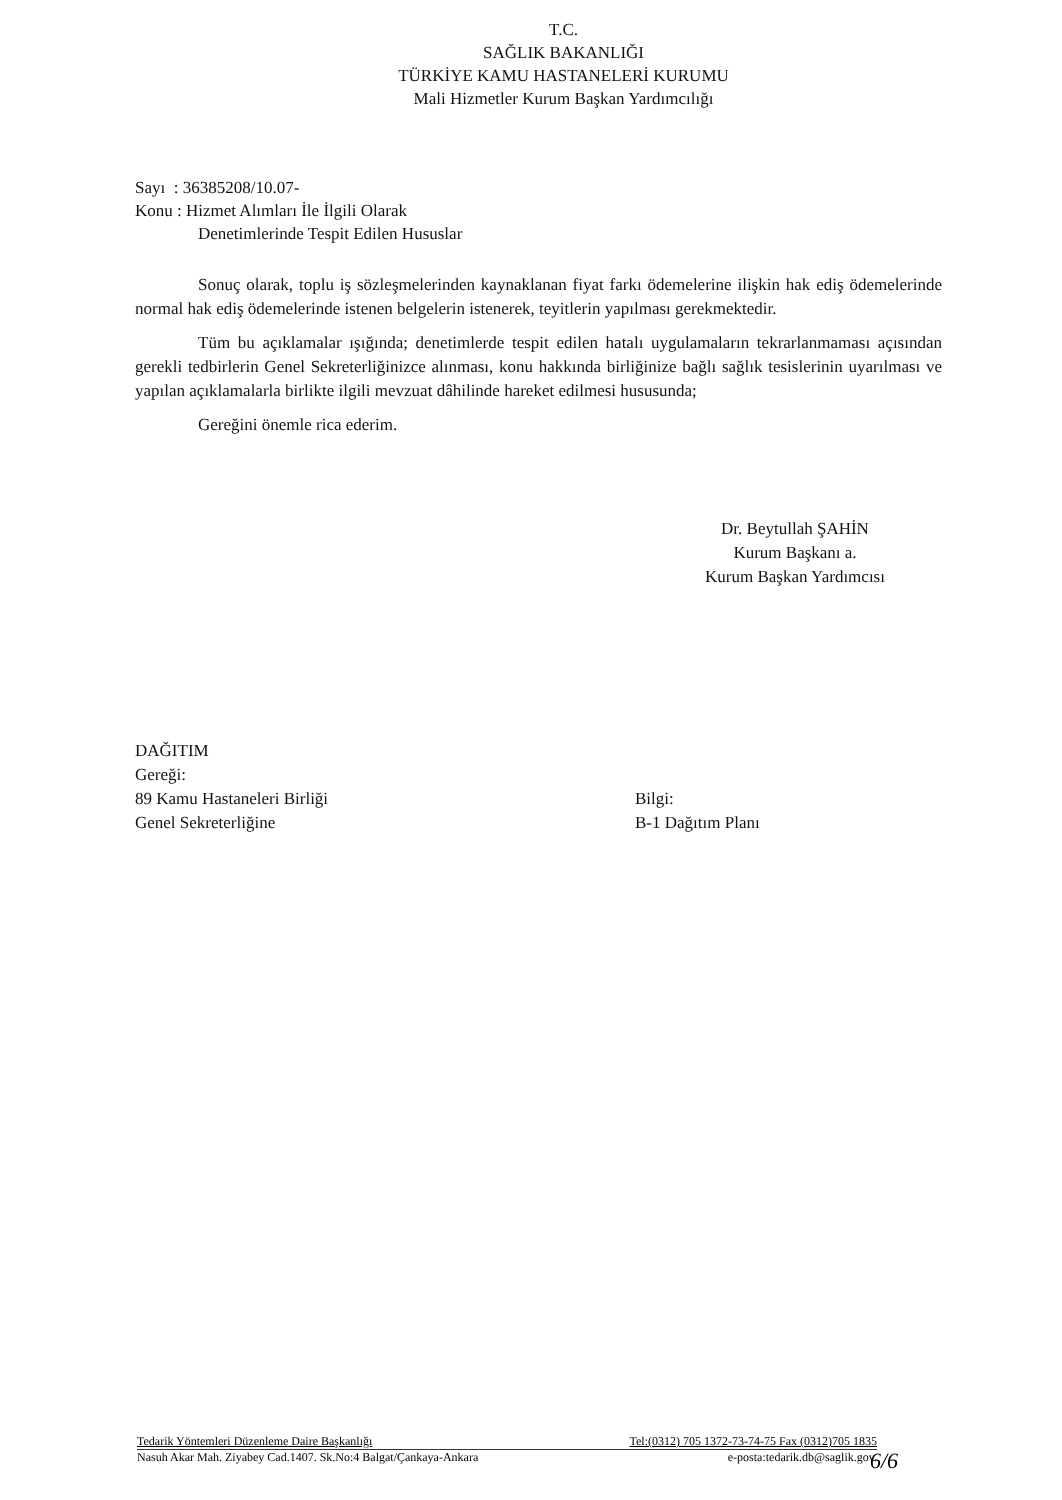T.C.
SAĞLIK BAKANLIĞI
TÜRKİYE KAMU HASTANELERİ KURUMU
Mali Hizmetler Kurum Başkan Yardımcılığı
Sayı : 36385208/10.07-
Konu : Hizmet Alımları İle İlgili Olarak
Denetimlerinde Tespit Edilen Hususlar
Sonuç olarak, toplu iş sözleşmelerinden kaynaklanan fiyat farkı ödemelerine ilişkin hak ediş ödemelerinde normal hak ediş ödemelerinde istenen belgelerin istenerek, teyitlerin yapılması gerekmektedir.
Tüm bu açıklamalar ışığında; denetimlerde tespit edilen hatalı uygulamaların tekrarlanmaması açısından gerekli tedbirlerin Genel Sekreterliğinizce alınması, konu hakkında birliğinize bağlı sağlık tesislerinin uyarılması ve yapılan açıklamalarla birlikte ilgili mevzuat dâhilinde hareket edilmesi hususunda;
Gereğini önemle rica ederim.
Dr. Beytullah ŞAHİN
Kurum Başkanı a.
Kurum Başkan Yardımcısı
DAĞITIM
Gereği:
89 Kamu Hastaneleri Birliği
Genel Sekreterliğine
Bilgi:
B-1 Dağıtım Planı
Tedarik Yöntemleri Düzenleme Daire Başkanlığı Tel:(0312) 705 1372-73-74-75 Fax (0312)705 1835
Nasuh Akar Mah. Ziyabey Cad.1407. Sk.No:4 Balgat/Çankaya-Ankara e-posta:tedarik.db@saglik.gov.
6/6